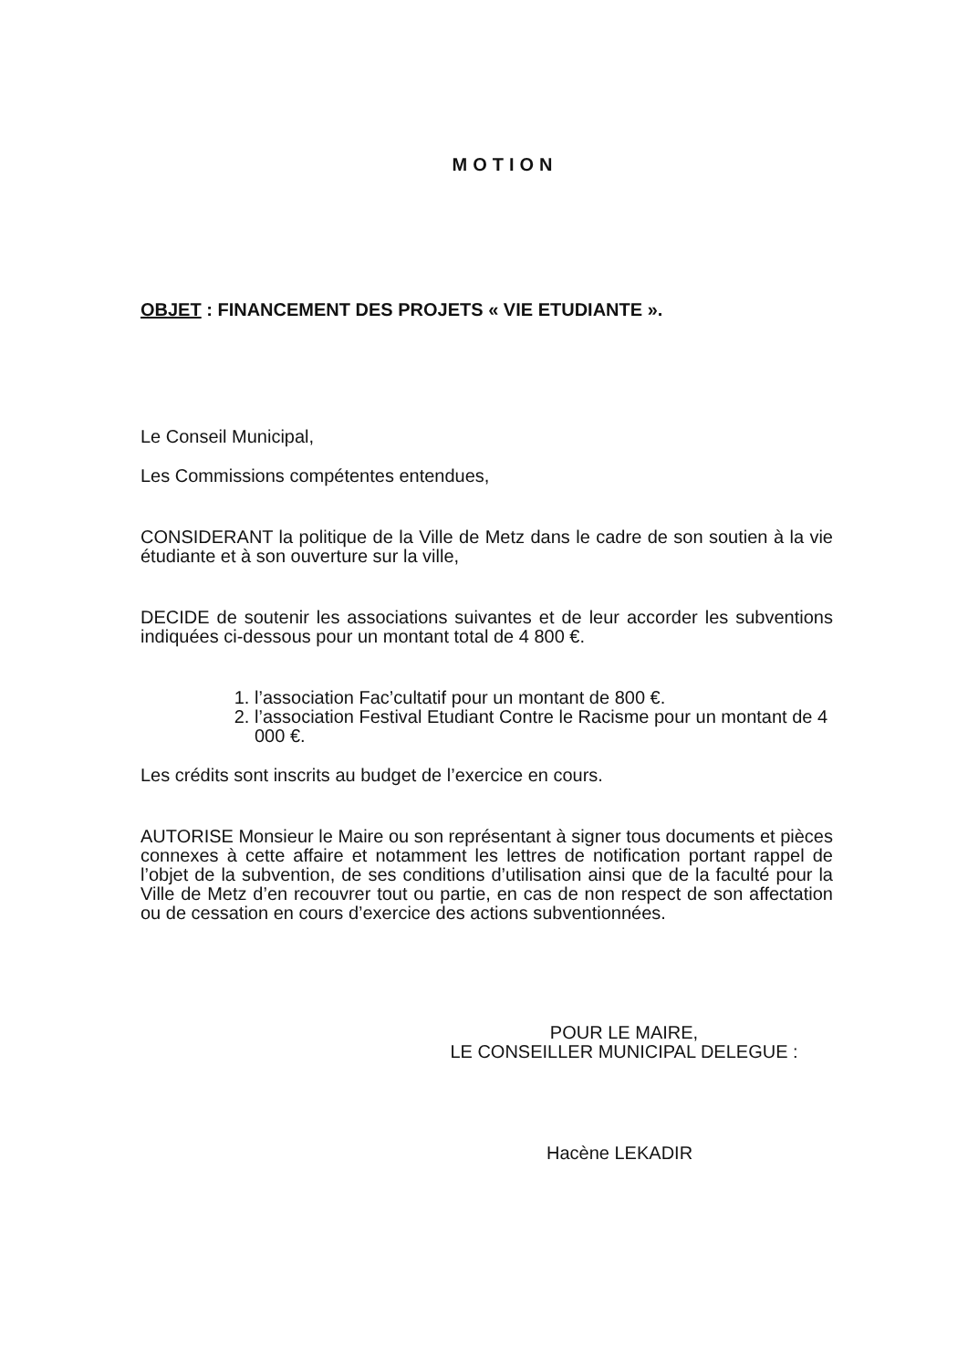MOTION
OBJET : FINANCEMENT DES PROJETS « VIE ETUDIANTE ».
Le Conseil Municipal,
Les Commissions compétentes entendues,
CONSIDERANT la politique de la Ville de Metz dans le cadre de son soutien à la vie étudiante et à son ouverture sur la ville,
DECIDE de soutenir les associations suivantes et de leur accorder les subventions indiquées ci-dessous pour un montant total de 4 800 €.
1. l’association Fac’cultatif pour un montant de 800 €.
2. l’association Festival Etudiant Contre le Racisme pour un montant de 4 000 €.
Les crédits sont inscrits au budget de l’exercice en cours.
AUTORISE Monsieur le Maire ou son représentant à signer tous documents et pièces connexes à cette affaire et notamment les lettres de notification portant rappel de l’objet de la subvention, de ses conditions d’utilisation ainsi que de la faculté pour la Ville de Metz d’en recouvrer tout ou partie, en cas de non respect de son affectation ou de cessation en cours d’exercice des actions subventionnées.
POUR LE MAIRE,
LE CONSEILLER MUNICIPAL DELEGUE :
Hacène LEKADIR